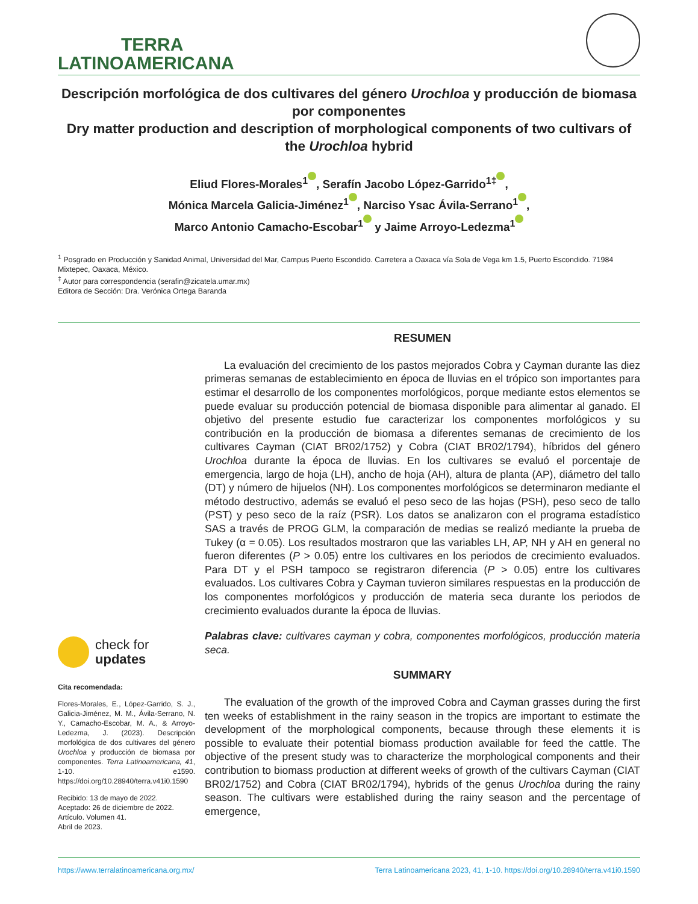TERRA
LATINOAMERICANA
Descripción morfológica de dos cultivares del género Urochloa y producción de biomasa por componentes
Dry matter production and description of morphological components of two cultivars of the Urochloa hybrid
Eliud Flores-Morales<sup>1</sup> , Serafín Jacobo López-Garrido<sup>1‡</sup> ,
Mónica Marcela Galicia-Jiménez<sup>1</sup> , Narciso Ysac Ávila-Serrano<sup>1</sup> ,
Marco Antonio Camacho-Escobar<sup>1</sup> y Jaime Arroyo-Ledezma<sup>1</sup>
<sup>1</sup> Posgrado en Producción y Sanidad Animal, Universidad del Mar, Campus Puerto Escondido. Carretera a Oaxaca vía Sola de Vega km 1.5, Puerto Escondido. 71984 Mixtepec, Oaxaca, México.
<sup>‡</sup> Autor para correspondencia (serafin@zicatela.umar.mx)
Editora de Sección: Dra. Verónica Ortega Baranda
check for
updates
Cita recomendada:
Flores-Morales, E., López-Garrido, S. J., Galicia-Jiménez, M. M., Ávila-Serrano, N. Y., Camacho-Escobar, M. A., & Arroyo-Ledezma, J. (2023). Descripción morfológica de dos cultivares del género Urochloa y producción de biomasa por componentes. Terra Latinoamericana, 41, 1-10. e1590. https://doi.org/10.28940/terra.v41i0.1590
Recibido: 13 de mayo de 2022.
Aceptado: 26 de diciembre de 2022.
Artículo. Volumen 41.
Abril de 2023.
RESUMEN
La evaluación del crecimiento de los pastos mejorados Cobra y Cayman durante las diez primeras semanas de establecimiento en época de lluvias en el trópico son importantes para estimar el desarrollo de los componentes morfológicos, porque mediante estos elementos se puede evaluar su producción potencial de biomasa disponible para alimentar al ganado. El objetivo del presente estudio fue caracterizar los componentes morfológicos y su contribución en la producción de biomasa a diferentes semanas de crecimiento de los cultivares Cayman (CIAT BR02/1752) y Cobra (CIAT BR02/1794), híbridos del género Urochloa durante la época de lluvias. En los cultivares se evaluó el porcentaje de emergencia, largo de hoja (LH), ancho de hoja (AH), altura de planta (AP), diámetro del tallo (DT) y número de hijuelos (NH). Los componentes morfológicos se determinaron mediante el método destructivo, además se evaluó el peso seco de las hojas (PSH), peso seco de tallo (PST) y peso seco de la raíz (PSR). Los datos se analizaron con el programa estadístico SAS a través de PROG GLM, la comparación de medias se realizó mediante la prueba de Tukey (α = 0.05). Los resultados mostraron que las variables LH, AP, NH y AH en general no fueron diferentes (P > 0.05) entre los cultivares en los periodos de crecimiento evaluados. Para DT y el PSH tampoco se registraron diferencia (P > 0.05) entre los cultivares evaluados. Los cultivares Cobra y Cayman tuvieron similares respuestas en la producción de los componentes morfológicos y producción de materia seca durante los periodos de crecimiento evaluados durante la época de lluvias.
Palabras clave: cultivares cayman y cobra, componentes morfológicos, producción materia seca.
SUMMARY
The evaluation of the growth of the improved Cobra and Cayman grasses during the first ten weeks of establishment in the rainy season in the tropics are important to estimate the development of the morphological components, because through these elements it is possible to evaluate their potential biomass production available for feed the cattle. The objective of the present study was to characterize the morphological components and their contribution to biomass production at different weeks of growth of the cultivars Cayman (CIAT BR02/1752) and Cobra (CIAT BR02/1794), hybrids of the genus Urochloa during the rainy season. The cultivars were established during the rainy season and the percentage of emergence,
https://www.terralatinoamericana.org.mx/ Terra Latinoamericana 2023, 41, 1-10. https://doi.org/10.28940/terra.v41i0.1590